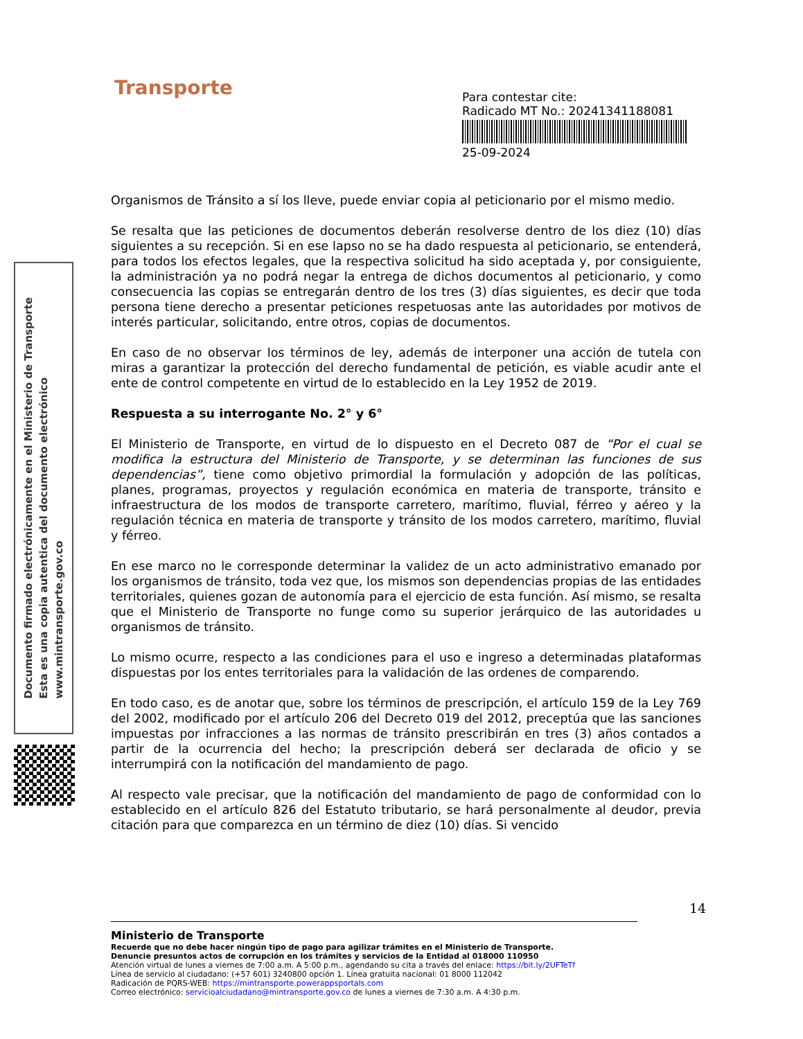Transporte
Para contestar cite:
Radicado MT No.: 20241341188081
25-09-2024
Documento firmado electrónicamente en el Ministerio de Transporte
Esta es una copia autentica del documento electrónico
www.mintransporte.gov.co
Organismos de Tránsito a sí los lleve, puede enviar copia al peticionario por el mismo medio.
Se resalta que las peticiones de documentos deberán resolverse dentro de los diez (10) días siguientes a su recepción. Si en ese lapso no se ha dado respuesta al peticionario, se entenderá, para todos los efectos legales, que la respectiva solicitud ha sido aceptada y, por consiguiente, la administración ya no podrá negar la entrega de dichos documentos al peticionario, y como consecuencia las copias se entregarán dentro de los tres (3) días siguientes, es decir que toda persona tiene derecho a presentar peticiones respetuosas ante las autoridades por motivos de interés particular, solicitando, entre otros, copias de documentos.
En caso de no observar los términos de ley, además de interponer una acción de tutela con miras a garantizar la protección del derecho fundamental de petición, es viable acudir ante el ente de control competente en virtud de lo establecido en la Ley 1952 de 2019.
Respuesta a su interrogante No. 2° y 6°
El Ministerio de Transporte, en virtud de lo dispuesto en el Decreto 087 de “Por el cual se modifica la estructura del Ministerio de Transporte, y se determinan las funciones de sus dependencias”, tiene como objetivo primordial la formulación y adopción de las políticas, planes, programas, proyectos y regulación económica en materia de transporte, tránsito e infraestructura de los modos de transporte carretero, marítimo, fluvial, férreo y aéreo y la regulación técnica en materia de transporte y tránsito de los modos carretero, marítimo, fluvial y férreo.
En ese marco no le corresponde determinar la validez de un acto administrativo emanado por los organismos de tránsito, toda vez que, los mismos son dependencias propias de las entidades territoriales, quienes gozan de autonomía para el ejercicio de esta función. Así mismo, se resalta que el Ministerio de Transporte no funge como su superior jerárquico de las autoridades u organismos de tránsito.
Lo mismo ocurre, respecto a las condiciones para el uso e ingreso a determinadas plataformas dispuestas por los entes territoriales para la validación de las ordenes de comparendo.
En todo caso, es de anotar que, sobre los términos de prescripción, el artículo 159 de la Ley 769 del 2002, modificado por el artículo 206 del Decreto 019 del 2012, preceptúa que las sanciones impuestas por infracciones a las normas de tránsito prescribirán en tres (3) años contados a partir de la ocurrencia del hecho; la prescripción deberá ser declarada de oficio y se interrumpirá con la notificación del mandamiento de pago.
Al respecto vale precisar, que la notificación del mandamiento de pago de conformidad con lo establecido en el artículo 826 del Estatuto tributario, se hará personalmente al deudor, previa citación para que comparezca en un término de diez (10) días. Si vencido
14
Ministerio de Transporte
Recuerde que no debe hacer ningún tipo de pago para agilizar trámites en el Ministerio de Transporte.
Denuncie presuntos actos de corrupción en los trámites y servicios de la Entidad al 018000 110950
Atención virtual de lunes a viernes de 7:00 a.m. A 5:00 p.m., agendando su cita a través del enlace: https://bit.ly/2UFTeTf
Línea de servicio al ciudadano: (+57 601) 3240800 opción 1. Línea gratuita nacional: 01 8000 112042
Radicación de PQRS-WEB: https://mintransporte.powerappsportals.com
Correo electrónico: servicioalciudadano@mintransporte.gov.co de lunes a viernes de 7:30 a.m. A 4:30 p.m.